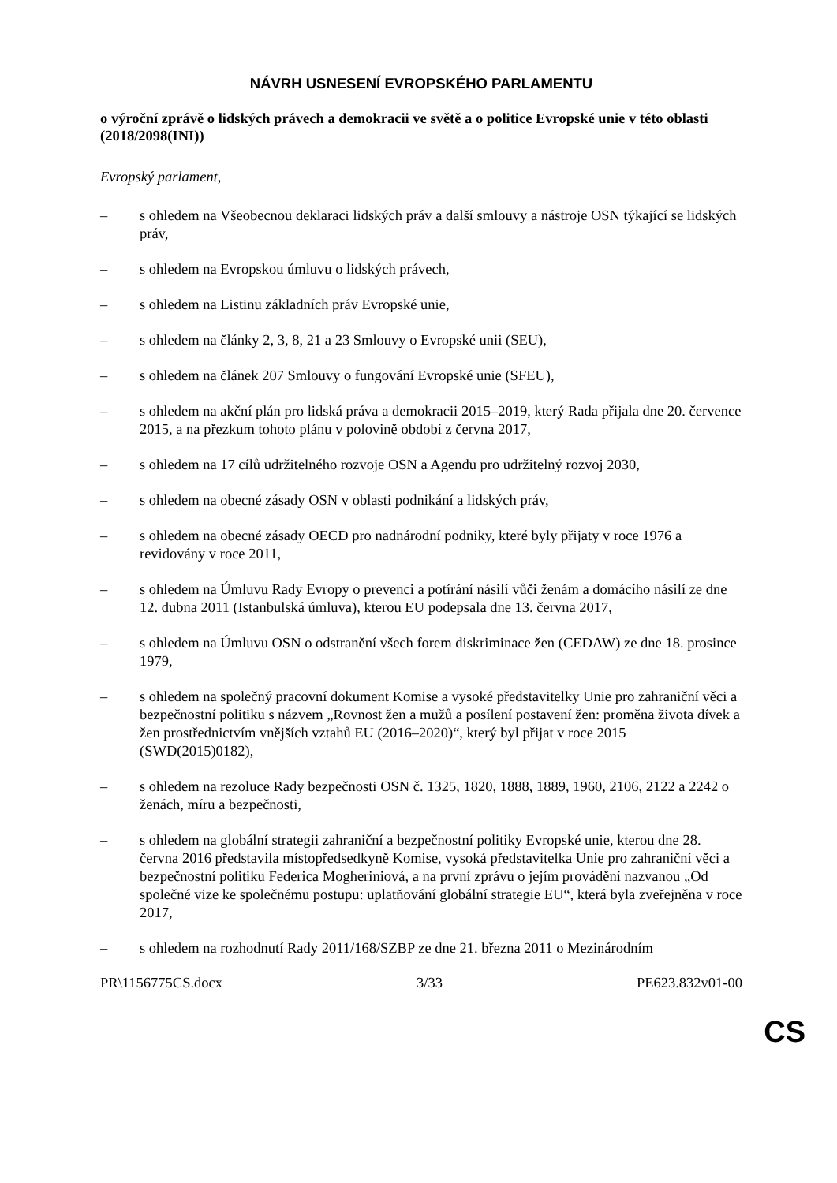NÁVRH USNESENÍ EVROPSKÉHO PARLAMENTU
o výroční zprávě o lidských právech a demokracii ve světě a o politice Evropské unie v této oblasti
(2018/2098(INI))
Evropský parlament,
– s ohledem na Všeobecnou deklaraci lidských práv a další smlouvy a nástroje OSN týkající se lidských práv,
– s ohledem na Evropskou úmluvu o lidských právech,
– s ohledem na Listinu základních práv Evropské unie,
– s ohledem na články 2, 3, 8, 21 a 23 Smlouvy o Evropské unii (SEU),
– s ohledem na článek 207 Smlouvy o fungování Evropské unie (SFEU),
– s ohledem na akční plán pro lidská práva a demokracii 2015–2019, který Rada přijala dne 20. července 2015, a na přezkum tohoto plánu v polovině období z června 2017,
– s ohledem na 17 cílů udržitelného rozvoje OSN a Agendu pro udržitelný rozvoj 2030,
– s ohledem na obecné zásady OSN v oblasti podnikání a lidských práv,
– s ohledem na obecné zásady OECD pro nadnárodní podniky, které byly přijaty v roce 1976 a revidovány v roce 2011,
– s ohledem na Úmluvu Rady Evropy o prevenci a potírání násilí vůči ženám a domácího násilí ze dne 12. dubna 2011 (Istanbulská úmluva), kterou EU podepsala dne 13. června 2017,
– s ohledem na Úmluvu OSN o odstranění všech forem diskriminace žen (CEDAW) ze dne 18. prosince 1979,
– s ohledem na společný pracovní dokument Komise a vysoké představitelky Unie pro zahraniční věci a bezpečnostní politiku s názvem „Rovnost žen a mužů a posílení postavení žen: proměna života dívek a žen prostřednictvím vnějších vztahů EU (2016–2020)“, který byl přijat v roce 2015 (SWD(2015)0182),
– s ohledem na rezoluce Rady bezpečnosti OSN č. 1325, 1820, 1888, 1889, 1960, 2106, 2122 a 2242 o ženách, míru a bezpečnosti,
– s ohledem na globální strategii zahraniční a bezpečnostní politiky Evropské unie, kterou dne 28. června 2016 představila místopředsedkyně Komise, vysoká představitelka Unie pro zahraniční věci a bezpečnostní politiku Federica Mogheriniová, a na první zprávu o jejím provádění nazvanou „Od společné vize ke společnému postupu: uplatňování globální strategie EU“, která byla zveřejněna v roce 2017,
– s ohledem na rozhodnutí Rady 2011/168/SZBP ze dne 21. března 2011 o Mezinárodním
PR\1156775CS.docx 3/33 PE623.832v01-00
CS